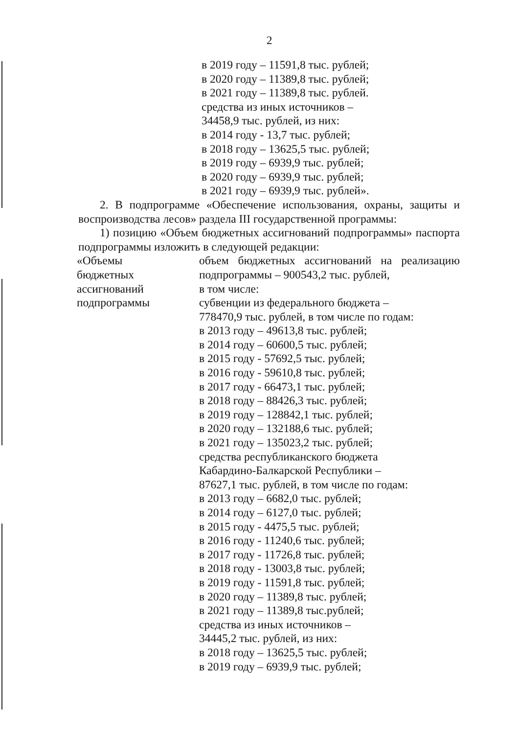2
в 2019 году – 11591,8 тыс. рублей;
в 2020 году – 11389,8 тыс. рублей;
в 2021 году – 11389,8 тыс. рублей.
средства из иных источников –
34458,9 тыс. рублей, из них:
в 2014 году - 13,7 тыс. рублей;
в 2018 году – 13625,5 тыс. рублей;
в 2019 году – 6939,9 тыс. рублей;
в 2020 году – 6939,9 тыс. рублей;
в 2021 году – 6939,9 тыс. рублей».
2. В подпрограмме «Обеспечение использования, охраны, защиты и воспроизводства лесов» раздела III государственной программы:
1) позицию «Объем бюджетных ассигнований подпрограммы» паспорта подпрограммы изложить в следующей редакции:
«Объемы
бюджетных
ассигнований
подпрограммы
объем бюджетных ассигнований на реализацию подпрограммы – 900543,2 тыс. рублей,
в том числе:
субвенции из федерального бюджета –
778470,9 тыс. рублей, в том числе по годам:
в 2013 году – 49613,8 тыс. рублей;
в 2014 году – 60600,5 тыс. рублей;
в 2015 году - 57692,5 тыс. рублей;
в 2016 году - 59610,8 тыс. рублей;
в 2017 году - 66473,1 тыс. рублей;
в 2018 году – 88426,3 тыс. рублей;
в 2019 году – 128842,1 тыс. рублей;
в 2020 году – 132188,6 тыс. рублей;
в 2021 году – 135023,2 тыс. рублей;
средства республиканского бюджета
Кабардино-Балкарской Республики –
87627,1 тыс. рублей, в том числе по годам:
в 2013 году – 6682,0 тыс. рублей;
в 2014 году – 6127,0 тыс. рублей;
в 2015 году - 4475,5 тыс. рублей;
в 2016 году - 11240,6 тыс. рублей;
в 2017 году - 11726,8 тыс. рублей;
в 2018 году - 13003,8 тыс. рублей;
в 2019 году - 11591,8 тыс. рублей;
в 2020 году – 11389,8 тыс. рублей;
в 2021 году – 11389,8 тыс.рублей;
средства из иных источников –
34445,2 тыс. рублей, из них:
в 2018 году – 13625,5 тыс. рублей;
в 2019 году – 6939,9 тыс. рублей;